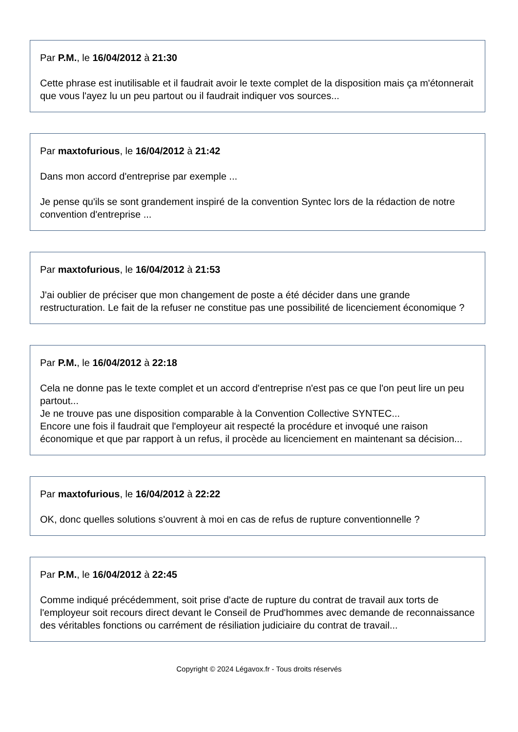Par P.M., le 16/04/2012 à 21:30
Cette phrase est inutilisable et il faudrait avoir le texte complet de la disposition mais ça m'étonnerait que vous l'ayez lu un peu partout ou il faudrait indiquer vos sources...
Par maxtofurious, le 16/04/2012 à 21:42
Dans mon accord d'entreprise par exemple ...
Je pense qu'ils se sont grandement inspiré de la convention Syntec lors de la rédaction de notre convention d'entreprise ...
Par maxtofurious, le 16/04/2012 à 21:53
J'ai oublier de préciser que mon changement de poste a été décider dans une grande restructuration. Le fait de la refuser ne constitue pas une possibilité de licenciement économique ?
Par P.M., le 16/04/2012 à 22:18
Cela ne donne pas le texte complet et un accord d'entreprise n'est pas ce que l'on peut lire un peu partout...
Je ne trouve pas une disposition comparable à la Convention Collective SYNTEC...
Encore une fois il faudrait que l'employeur ait respecté la procédure et invoqué une raison économique et que par rapport à un refus, il procède au licenciement en maintenant sa décision...
Par maxtofurious, le 16/04/2012 à 22:22
OK, donc quelles solutions s'ouvrent à moi en cas de refus de rupture conventionnelle ?
Par P.M., le 16/04/2012 à 22:45
Comme indiqué précédemment, soit prise d'acte de rupture du contrat de travail aux torts de l'employeur soit recours direct devant le Conseil de Prud'hommes avec demande de reconnaissance des véritables fonctions ou carrément de résiliation judiciaire du contrat de travail...
Copyright © 2024 Légavox.fr - Tous droits réservés